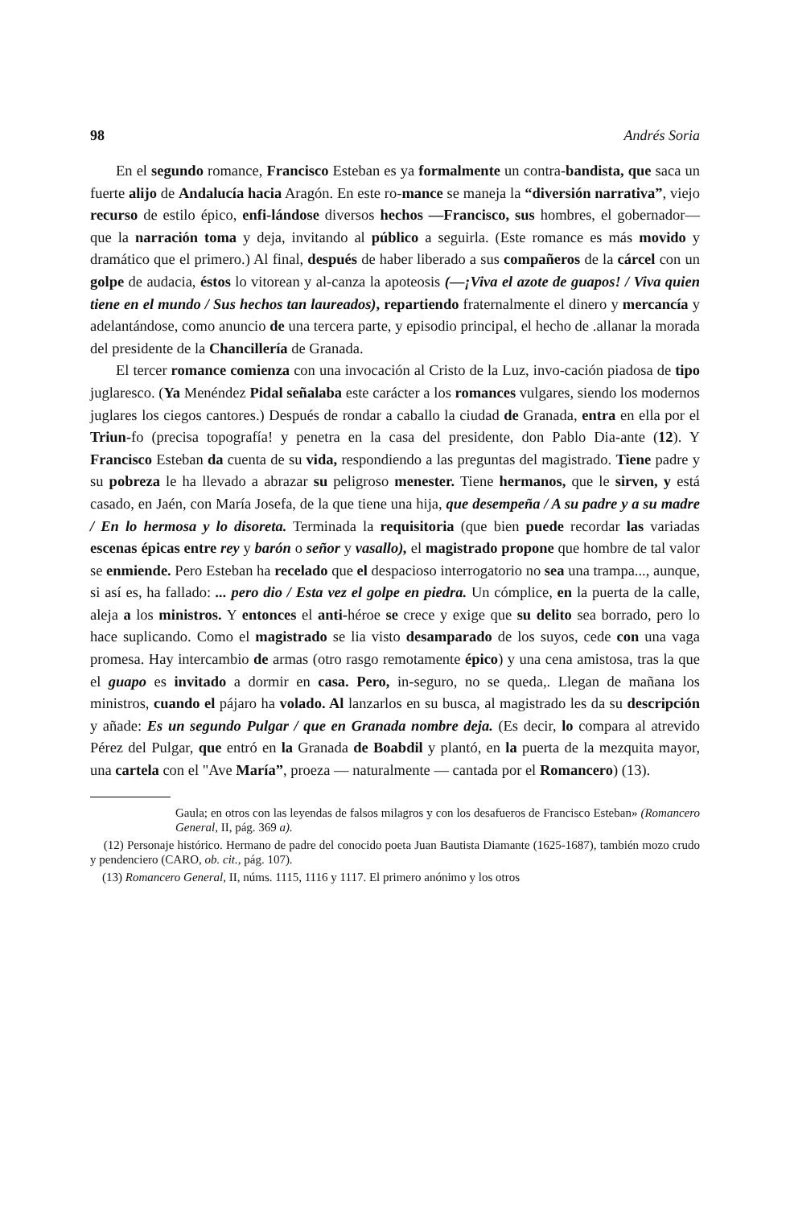98 Andrés Soria
En el segundo romance, Francisco Esteban es ya formalmente un contra-bandista, que saca un fuerte alijo de Andalucía hacia Aragón. En este ro-mance se maneja la “diversión narrativa”, viejo recurso de estilo épico, enfi-lándose diversos hechos —Francisco, sus hombres, el gobernador— que la narración toma y deja, invitando al público a seguirla. (Este romance es más movido y dramático que el primero.) Al final, después de haber liberado a sus compañeros de la cárcel con un golpe de audacia, éstos lo vitorean y al-canza la apoteosis (—¡Viva el azote de guapos! / Viva quien tiene en el mundo / Sus hechos tan laureados), repartiendo fraternalmente el dinero y mercancía y adelantándose, como anuncio de una tercera parte, y episodio principal, el hecho de .allanar la morada del presidente de la Chancillería de Granada.
El tercer romance comienza con una invocación al Cristo de la Luz, invo-cación piadosa de tipo juglaresco. (Ya Menéndez Pidal señalaba este carácter a los romances vulgares, siendo los modernos juglares los ciegos cantores.) Después de rondar a caballo la ciudad de Granada, entra en ella por el Triun-fo (precisa topografía! y penetra en la casa del presidente, don Pablo Dia-ante (12). Y Francisco Esteban da cuenta de su vida, respondiendo a las preguntas del magistrado. Tiene padre y su pobreza le ha llevado a abrazar su peligroso menester. Tiene hermanos, que le sirven, y está casado, en Jaén, con María Josefa, de la que tiene una hija, que desempeña / A su padre y a su madre / En lo hermosa y lo disoreta. Terminada la requisitoria (que bien puede recordar las variadas escenas épicas entre rey y barón o señor y vasallo), el magistrado propone que hombre de tal valor se enmiende. Pero Esteban ha recelado que el despacioso interrogatorio no sea una trampa..., aunque, si así es, ha fallado: ... pero dio / Esta vez el golpe en piedra. Un cómplice, en la puerta de la calle, aleja a los ministros. Y entonces el anti-héroe se crece y exige que su delito sea borrado, pero lo hace suplicando. Como el magistrado se lia visto desamparado de los suyos, cede con una vaga promesa. Hay intercambio de armas (otro rasgo remotamente épico) y una cena amistosa, tras la que el guapo es invitado a dormir en casa. Pero, in-seguro, no se queda,. Llegan de mañana los ministros, cuando el pájaro ha volado. Al lanzarlos en su busca, al magistrado les da su descripción y añade: Es un segundo Pulgar / que en Granada nombre deja. (Es decir, lo compara al atrevido Pérez del Pulgar, que entró en la Granada de Boabdil y plantó, en la puerta de la mezquita mayor, una cartela con el "Ave María”, proeza — naturalmente — cantada por el Romancero) (13).
Gaula; en otros con las leyendas de falsos milagros y con los desafueros de Francisco Esteban» (Romancero General, II, pág. 369 a).
(12) Personaje histórico. Hermano de padre del conocido poeta Juan Bautista Diamante (1625-1687), también mozo crudo y pendenciero (CARO, ob. cit., pág. 107).
(13) Romancero General, II, núms. 1115, 1116 y 1117. El primero anónimo y los otros